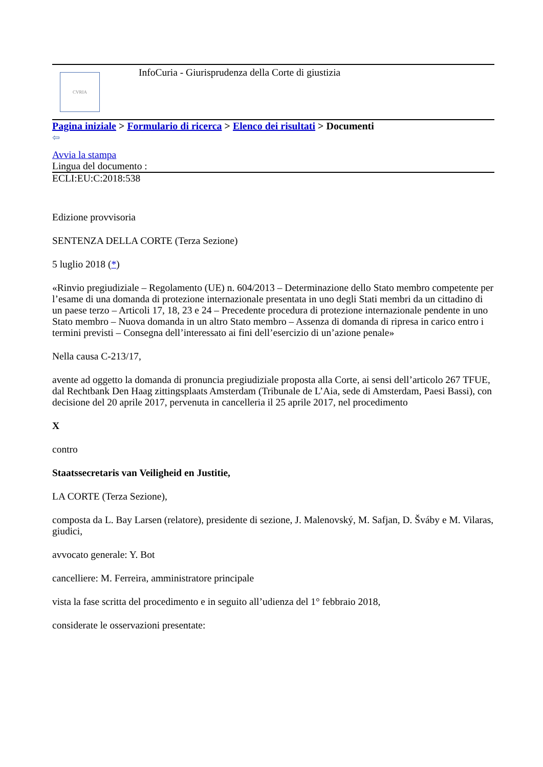CVRIA
InfoCuria - Giurisprudenza della Corte di giustizia
Pagina iniziale > Formulario di ricerca > Elenco dei risultati > Documenti
⇦
Avvia la stampa
Lingua del documento :
ECLI:EU:C:2018:538
Edizione provvisoria
SENTENZA DELLA CORTE (Terza Sezione)
5 luglio 2018 (*)
«Rinvio pregiudiziale – Regolamento (UE) n. 604/2013 – Determinazione dello Stato membro competente per l’esame di una domanda di protezione internazionale presentata in uno degli Stati membri da un cittadino di un paese terzo – Articoli 17, 18, 23 e 24 – Precedente procedura di protezione internazionale pendente in uno Stato membro – Nuova domanda in un altro Stato membro – Assenza di domanda di ripresa in carico entro i termini previsti – Consegna dell’interessato ai fini dell’esercizio di un’azione penale»
Nella causa C-213/17,
avente ad oggetto la domanda di pronuncia pregiudiziale proposta alla Corte, ai sensi dell’articolo 267 TFUE, dal Rechtbank Den Haag zittingsplaats Amsterdam (Tribunale de L’Aia, sede di Amsterdam, Paesi Bassi), con decisione del 20 aprile 2017, pervenuta in cancelleria il 25 aprile 2017, nel procedimento
X
contro
Staatssecretaris van Veiligheid en Justitie,
LA CORTE (Terza Sezione),
composta da L. Bay Larsen (relatore), presidente di sezione, J. Malenovský, M. Safjan, D. Šváby e M. Vilaras, giudici,
avvocato generale: Y. Bot
cancelliere: M. Ferreira, amministratore principale
vista la fase scritta del procedimento e in seguito all’udienza del 1° febbraio 2018,
considerate le osservazioni presentate: